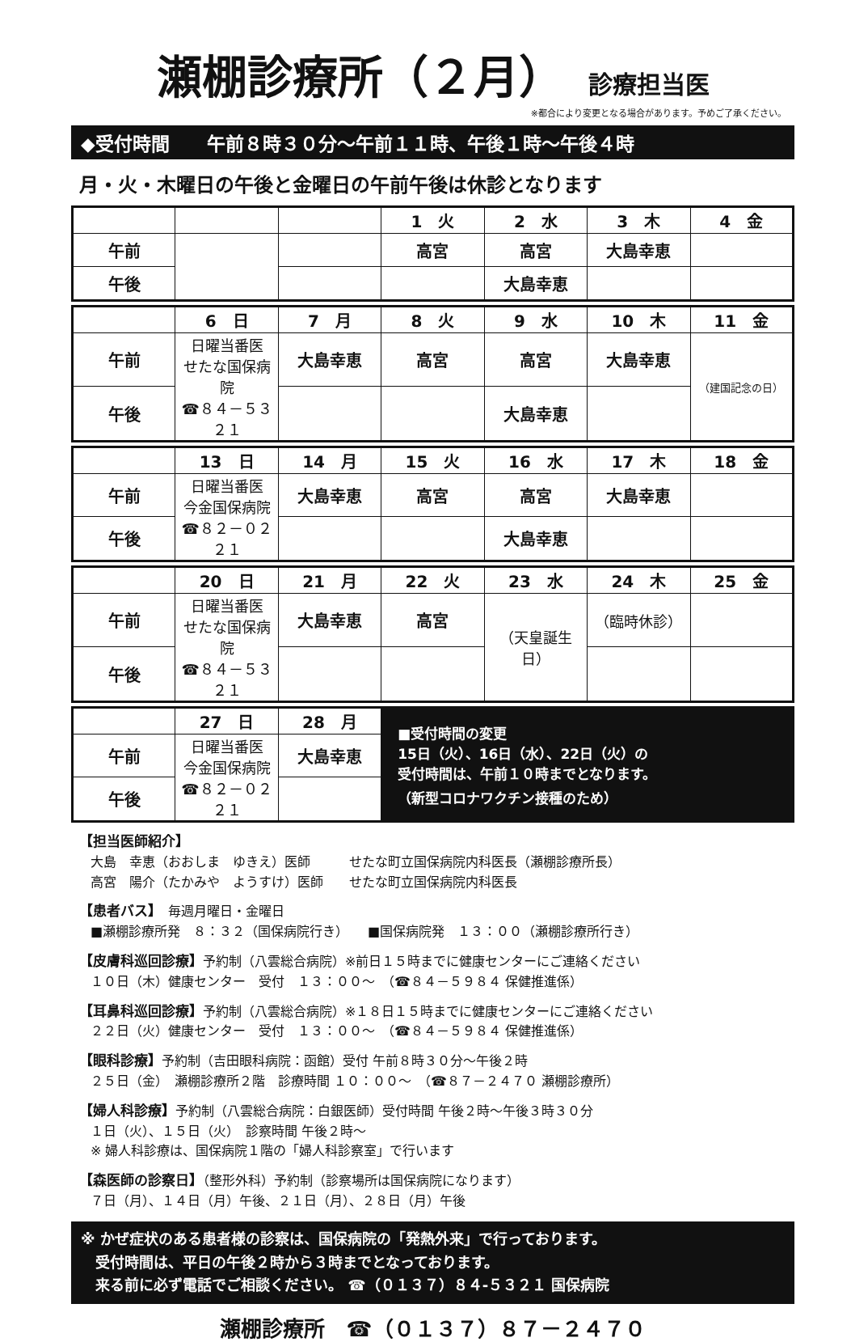瀬棚診療所（２月）
診療担当医
※都合により変更となる場合があります。予めご了承ください。
◆受付時間　　午前８時３０分～午前１１時、午後１時～午後４時
月・火・木曜日の午後と金曜日の午前午後は休診となります
| | | | 1 火 | 2 水 | 3 木 | 4 金 |
| 午前 | | | 高宮 | 高宮 | 大島幸恵 | |
| 午後 | | | | 大島幸恵 | | |
| | 6 日 | 7 月 | 8 火 | 9 水 | 10 木 | 11 金 |
| 午前 | 日曜当番医 せたな国保病院 ☎８４－５３２１ | 大島幸恵 | 高宮 | 高宮 | 大島幸恵 | （建国記念の日） |
| 午後 | | | | 大島幸恵 | | |
| | 13 日 | 14 月 | 15 火 | 16 水 | 17 木 | 18 金 |
| 午前 | 日曜当番医 今金国保病院 ☎８２－０２２１ | 大島幸恵 | 高宮 | 高宮 | 大島幸恵 | |
| 午後 | | | | 大島幸恵 | | |
| | 20 日 | 21 月 | 22 火 | 23 水 | 24 木 | 25 金 |
| 午前 | 日曜当番医 せたな国保病院 ☎８４－５３２１ | 大島幸恵 | 高宮 | （天皇誕生日） | （臨時休診） | |
| 午後 | | | | | | |
| | 27 日 | 28 月 | ■受付時間の変更 15日（火）、16日（水）、22日（火）の 受付時間は、午前１０時までとなります。 （新型コロナワクチン接種のため） |
| 午前 | 日曜当番医 今金国保病院 ☎８２－０２２１ | 大島幸恵 | |
| 午後 | | | |
【担当医師紹介】
大島　幸恵（おおしま　ゆきえ）医師　　　せたな町立国保病院内科医長（瀬棚診療所長）
高宮　陽介（たかみや　ようすけ）医師　　せたな町立国保病院内科医長
【患者バス】　毎週月曜日・金曜日
■瀬棚診療所発　８：３２（国保病院行き）　　■国保病院発　１３：００（瀬棚診療所行き）
【皮膚科巡回診療】予約制（八雲総合病院）※前日１５時までに健康センターにご連絡ください
１０日（木）健康センター　受付　１３：００～　（☎８４－５９８４ 保健推進係）
【耳鼻科巡回診療】予約制（八雲総合病院）※１８日１５時までに健康センターにご連絡ください
２２日（火）健康センター　受付　１３：００～　（☎８４－５９８４ 保健推進係）
【眼科診療】予約制（吉田眼科病院：函館）受付 午前８時３０分～午後２時
２５日（金）　瀬棚診療所２階　診療時間 １０：００～　（☎８７－２４７０ 瀬棚診療所）
【婦人科診療】予約制（八雲総合病院：白銀医師）受付時間 午後２時～午後３時３０分
１日（火）、１５日（火）　診察時間 午後２時～
※ 婦人科診療は、国保病院１階の「婦人科診察室」で行います
【森医師の診察日】（整形外科）予約制（診察場所は国保病院になります）
７日（月）、１４日（月）午後、２１日（月）、２８日（月）午後
※ かぜ症状のある患者様の診察は、国保病院の「発熱外来」で行っております。
　受付時間は、平日の午後２時から３時までとなっております。
　来る前に必ず電話でご相談ください。 ☎（０１３７）８４-５３２１ 国保病院
瀬棚診療所　☎（０１３７）８７－２４７０